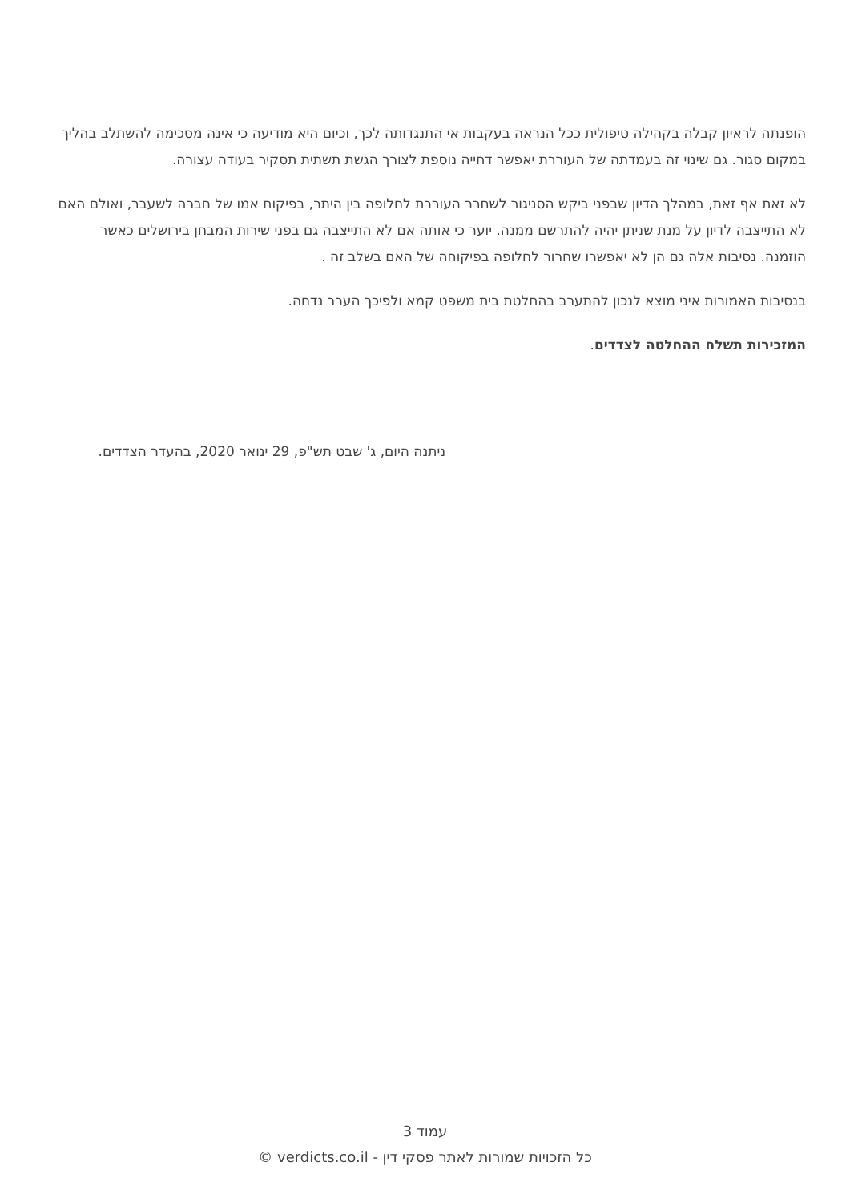הופנתה לראיון קבלה בקהילה טיפולית ככל הנראה בעקבות אי התנגדותה לכך, וכיום היא מודיעה כי אינה מסכימה להשתלב בהליך במקום סגור. גם שינוי זה בעמדתה של העוררת יאפשר דחייה נוספת לצורך הגשת תשתית תסקיר בעודה עצורה.
לא זאת אף זאת, במהלך הדיון שבפני ביקש הסניגור לשחרר העוררת לחלופה בין היתר, בפיקוח אמו של חברה לשעבר, ואולם האם לא התייצבה לדיון על מנת שניתן יהיה להתרשם ממנה. יוער כי אותה אם לא התייצבה גם בפני שירות המבחן בירושלים כאשר הוזמנה. נסיבות אלה גם הן לא יאפשרו שחרור לחלופה בפיקוחה של האם בשלב זה .
בנסיבות האמורות איני מוצא לנכון להתערב בהחלטת בית משפט קמא ולפיכך הערר נדחה.
המזכירות תשלח ההחלטה לצדדים.
ניתנה היום, ג' שבט תש"פ, 29 ינואר 2020, בהעדר הצדדים.
עמוד 3
כל הזכויות שמורות לאתר פסקי דין - verdicts.co.il ©